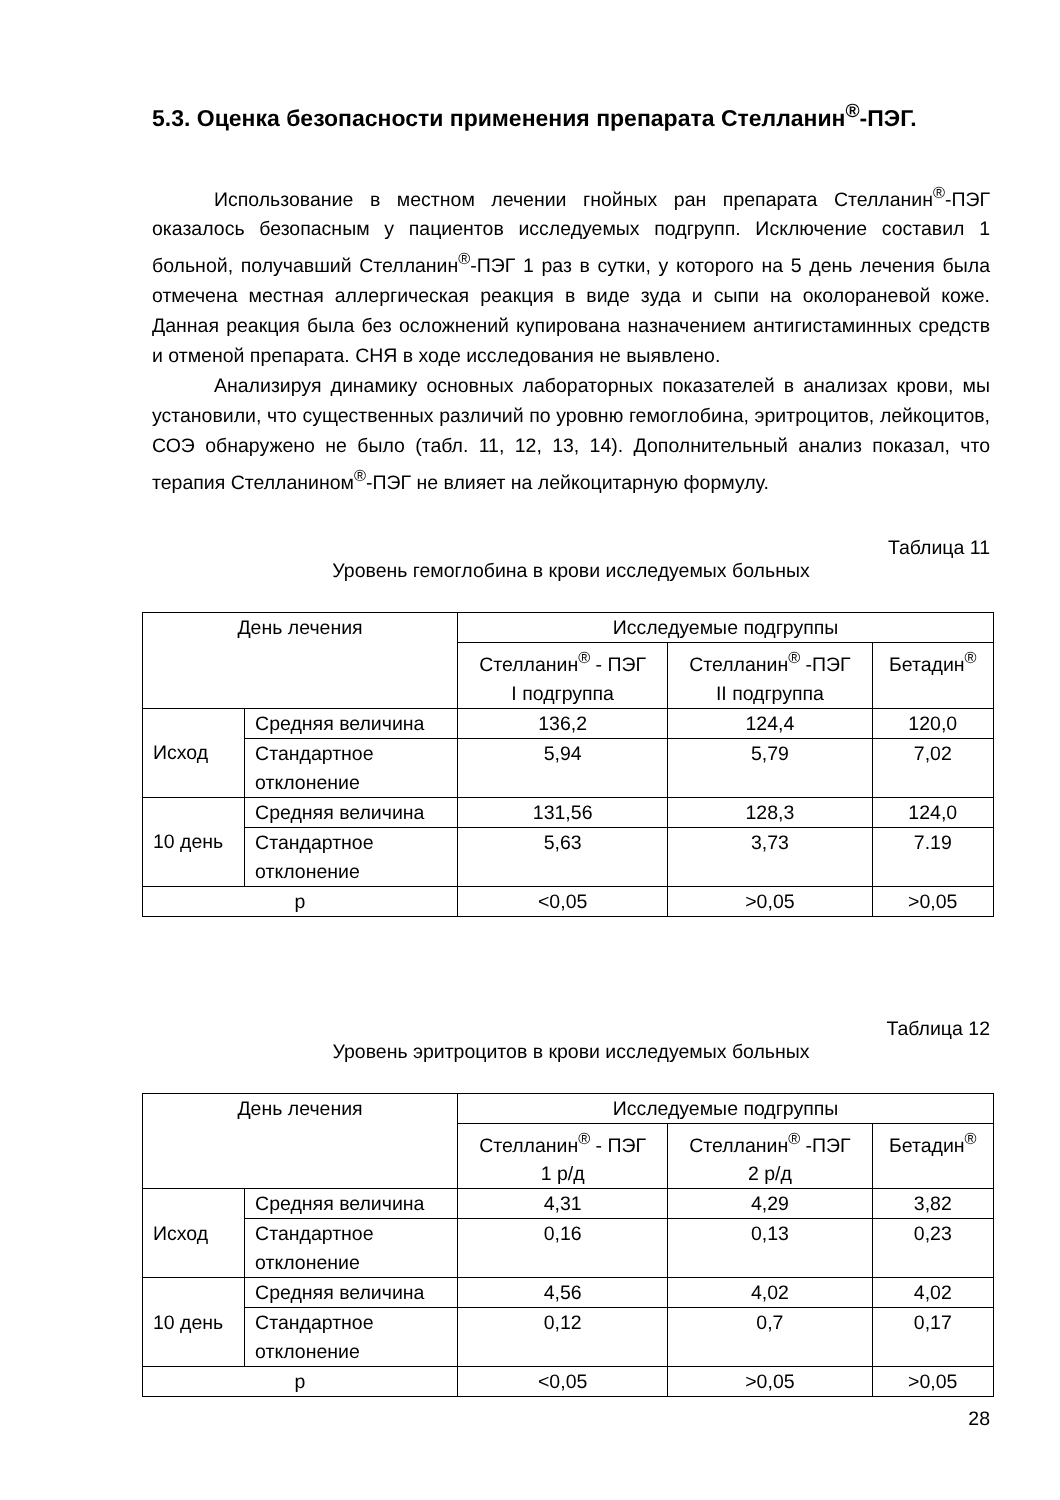5.3. Оценка безопасности применения препарата Стелланин<sup>®</sup>-ПЭГ.
Использование в местном лечении гнойных ран препарата Стелланин<sup>®</sup>-ПЭГ оказалось безопасным у пациентов исследуемых подгрупп. Исключение составил 1 больной, получавший Стелланин<sup>®</sup>-ПЭГ 1 раз в сутки, у которого на 5 день лечения была отмечена местная аллергическая реакция в виде зуда и сыпи на околораневой коже. Данная реакция была без осложнений купирована назначением антигистаминных средств и отменой препарата. СНЯ в ходе исследования не выявлено.
Анализируя динамику основных лабораторных показателей в анализах крови, мы установили, что существенных различий по уровню гемоглобина, эритроцитов, лейкоцитов, СОЭ обнаружено не было (табл. 11, 12, 13, 14). Дополнительный анализ показал, что терапия Стелланином<sup>®</sup>-ПЭГ не влияет на лейкоцитарную формулу.
Таблица 11
Уровень гемоглобина в крови исследуемых больных
| День лечения | | Исследуемые подгруппы | | |
| | | Стелланин<sup>®</sup> - ПЭГ I подгруппа | Стелланин<sup>®</sup> -ПЭГ II подгруппа | Бетадин<sup>®</sup> |
| Исход | Средняя величина | 136,2 | 124,4 | 120,0 |
| | Стандартное отклонение | 5,94 | 5,79 | 7,02 |
| 10 день | Средняя величина | 131,56 | 128,3 | 124,0 |
| | Стандартное отклонение | 5,63 | 3,73 | 7.19 |
| p | | <0,05 | >0,05 | >0,05 |
Таблица 12
Уровень эритроцитов в крови исследуемых больных
| День лечения | | Исследуемые подгруппы | | |
| | | Стелланин<sup>®</sup> - ПЭГ 1 р/д | Стелланин<sup>®</sup> -ПЭГ 2 р/д | Бетадин<sup>®</sup> |
| Исход | Средняя величина | 4,31 | 4,29 | 3,82 |
| | Стандартное отклонение | 0,16 | 0,13 | 0,23 |
| 10 день | Средняя величина | 4,56 | 4,02 | 4,02 |
| | Стандартное отклонение | 0,12 | 0,7 | 0,17 |
| p | | <0,05 | >0,05 | >0,05 |
28